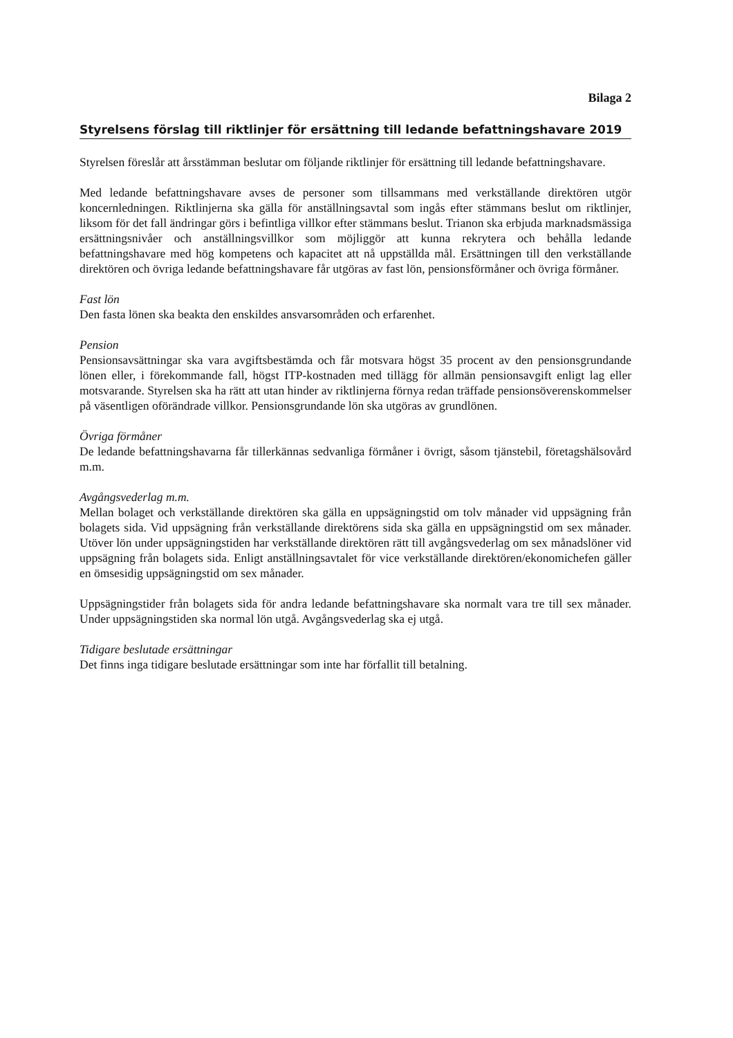Bilaga 2
Styrelsens förslag till riktlinjer för ersättning till ledande befattningshavare 2019
Styrelsen föreslår att årsstämman beslutar om följande riktlinjer för ersättning till ledande befattningshavare.
Med ledande befattningshavare avses de personer som tillsammans med verkställande direktören utgör koncernledningen. Riktlinjerna ska gälla för anställningsavtal som ingås efter stämmans beslut om riktlinjer, liksom för det fall ändringar görs i befintliga villkor efter stämmans beslut. Trianon ska erbjuda marknadsmässiga ersättningsnivåer och anställningsvillkor som möjliggör att kunna rekrytera och behålla ledande befattningshavare med hög kompetens och kapacitet att nå uppställda mål. Ersättningen till den verkställande direktören och övriga ledande befattningshavare får utgöras av fast lön, pensionsförmåner och övriga förmåner.
Fast lön
Den fasta lönen ska beakta den enskildes ansvarsområden och erfarenhet.
Pension
Pensionsavsättningar ska vara avgiftsbestämda och får motsvara högst 35 procent av den pensionsgrundande lönen eller, i förekommande fall, högst ITP-kostnaden med tillägg för allmän pensionsavgift enligt lag eller motsvarande. Styrelsen ska ha rätt att utan hinder av riktlinjerna förnya redan träffade pensionsöverenskommelser på väsentligen oförändrade villkor. Pensionsgrundande lön ska utgöras av grundlönen.
Övriga förmåner
De ledande befattningshavarna får tillerkännas sedvanliga förmåner i övrigt, såsom tjänstebil, företagshälsovård m.m.
Avgångsvederlag m.m.
Mellan bolaget och verkställande direktören ska gälla en uppsägningstid om tolv månader vid uppsägning från bolagets sida. Vid uppsägning från verkställande direktörens sida ska gälla en uppsägningstid om sex månader. Utöver lön under uppsägningstiden har verkställande direktören rätt till avgångsvederlag om sex månadslöner vid uppsägning från bolagets sida. Enligt anställningsavtalet för vice verkställande direktören/ekonomichefen gäller en ömsesidig uppsägningstid om sex månader.
Uppsägningstider från bolagets sida för andra ledande befattningshavare ska normalt vara tre till sex månader. Under uppsägningstiden ska normal lön utgå. Avgångsvederlag ska ej utgå.
Tidigare beslutade ersättningar
Det finns inga tidigare beslutade ersättningar som inte har förfallit till betalning.